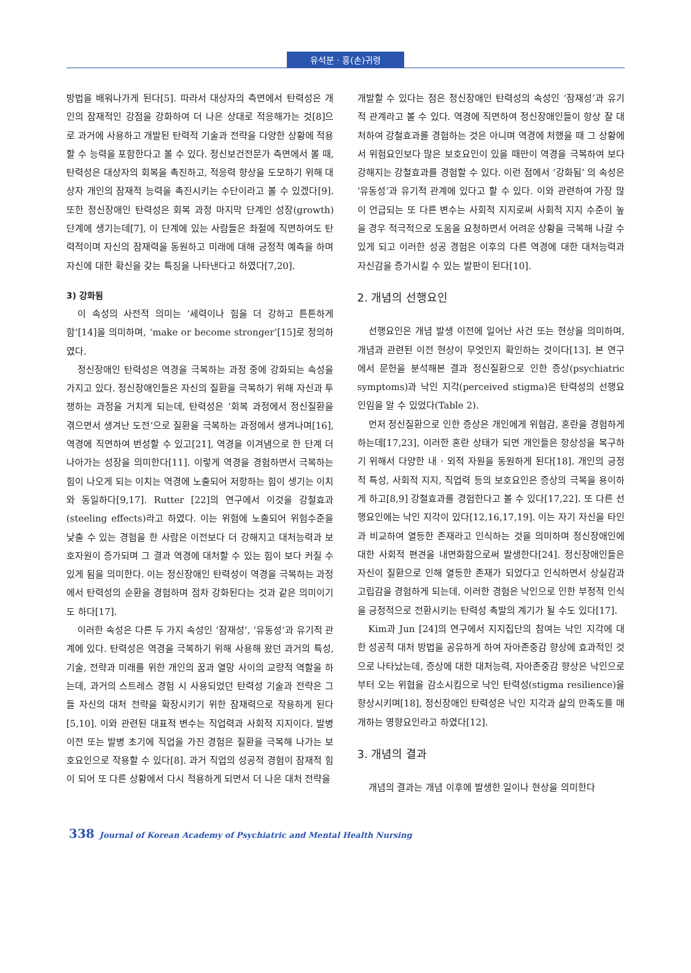유석분 · 홍(손)귀령
방법을 배워나가게 된다[5]. 따라서 대상자의 측면에서 탄력성은 개인의 잠재적인 강점을 강화하여 더 나은 상대로 적응해가는 것[8]으로 과거에 사용하고 개발된 탄력적 기술과 전략을 다양한 상황에 적용할 수 능력을 포함한다고 볼 수 있다. 정신보건전문가 측면에서 볼 때, 탄력성은 대상자의 회복을 촉진하고, 적응력 향상을 도모하기 위해 대상자 개인의 잠재적 능력을 촉진시키는 수단이라고 볼 수 있겠다[9]. 또한 정신장애인 탄력성은 회복 과정 마지막 단계인 성장(growth) 단계에 생기는데[7], 이 단계에 있는 사람들은 좌절에 직면하여도 탄력적이며 자신의 잠재력을 동원하고 미래에 대해 긍정적 예측을 하며 자신에 대한 확신을 갖는 특징을 나타낸다고 하였다[7,20].
3) 강화됨
이 속성의 사전적 의미는 ‘세력이나 힘을 더 강하고 튼튼하게 함’[14]을 의미하며, ‘make or become stronger’[15]로 정의하였다.
정신장애인 탄력성은 역경을 극복하는 과정 중에 강화되는 속성을 가지고 있다. 정신장애인들은 자신의 질환을 극복하기 위해 자신과 투쟁하는 과정을 거치게 되는데, 탄력성은 ‘회복 과정에서 정신질환을 겪으면서 생겨난 도전’으로 질환을 극복하는 과정에서 생겨나며[16], 역경에 직면하여 번성할 수 있고[21], 역경을 이겨냄으로 한 단계 더 나아가는 성장을 의미한다[11]. 이렇게 역경을 경험하면서 극복하는 힘이 나오게 되는 이치는 역경에 노출되어 저항하는 힘이 생기는 이치와 동일하다[9,17]. Rutter [22]의 연구에서 이것을 강철효과(steeling effects)라고 하였다. 이는 위험에 노출되어 위험수준을 낮출 수 있는 경험을 한 사람은 이전보다 더 강해지고 대처능력과 보호자원이 증가되며 그 결과 역경에 대처할 수 있는 힘이 보다 커질 수 있게 됨을 의미한다. 이는 정신장애인 탄력성이 역경을 극복하는 과정에서 탄력성의 순환을 경험하며 점차 강화된다는 것과 같은 의미이기도 하다[17].
이러한 속성은 다른 두 가지 속성인 ‘잠재성’, ‘유동성’과 유기적 관계에 있다. 탄력성은 역경을 극복하기 위해 사용해 왔던 과거의 특성, 기술, 전략과 미래를 위한 개인의 꿈과 열망 사이의 교량적 역할을 하는데, 과거의 스트레스 경험 시 사용되었던 탄력성 기술과 전략은 그들 자신의 대처 전략을 확장시키기 위한 잠재력으로 작용하게 된다[5,10]. 이와 관련된 대표적 변수는 직업력과 사회적 지지이다. 발병 이전 또는 발병 초기에 직업을 가진 경험은 질환을 극복해 나가는 보호요인으로 작용할 수 있다[8]. 과거 직업의 성공적 경험이 잠재적 힘이 되어 또 다른 상황에서 다시 적용하게 되면서 더 나은 대처 전략을
개발할 수 있다는 점은 정신장애인 탄력성의 속성인 ‘잠재성’과 유기적 관계라고 볼 수 있다. 역경에 직면하여 정신장애인들이 항상 잘 대처하여 강철효과를 경험하는 것은 아니며 역경에 처했을 때 그 상황에서 위험요인보다 많은 보호요인이 있을 때만이 역경을 극복하여 보다 강해지는 강철효과를 경험할 수 있다. 이런 점에서 ‘강화됨’ 의 속성은 ‘유동성’과 유기적 관계에 있다고 할 수 있다. 이와 관련하여 가장 많이 언급되는 또 다른 변수는 사회적 지지로써 사회적 지지 수준이 높을 경우 적극적으로 도움을 요청하면서 어려운 상황을 극복해 나갈 수 있게 되고 이러한 성공 경험은 이후의 다른 역경에 대한 대처능력과 자신감을 증가시킬 수 있는 발판이 된다[10].
2. 개념의 선행요인
선행요인은 개념 발생 이전에 일어난 사건 또는 현상을 의미하며, 개념과 관련된 이전 현상이 무엇인지 확인하는 것이다[13]. 본 연구에서 문헌을 분석해본 결과 정신질환으로 인한 증상(psychiatric symptoms)과 낙인 지각(perceived stigma)은 탄력성의 선행요인임을 알 수 있었다(Table 2).
먼저 정신질환으로 인한 증상은 개인에게 위협감, 혼란을 경험하게 하는데[17,23], 이러한 혼란 상태가 되면 개인들은 항상성을 복구하기 위해서 다양한 내 · 외적 자원을 동원하게 된다[18]. 개인의 긍정적 특성, 사회적 지지, 직업력 등의 보호요인은 증상의 극복을 용이하게 하고[8,9] 강철효과를 경험한다고 볼 수 있다[17,22]. 또 다른 선행요인에는 낙인 지각이 있다[12,16,17,19]. 이는 자기 자신을 타인과 비교하여 열등한 존재라고 인식하는 것을 의미하며 정신장애인에 대한 사회적 편견을 내면화함으로써 발생한다[24]. 정신장애인들은 자신이 질환으로 인해 열등한 존재가 되었다고 인식하면서 상실감과 고립감을 경험하게 되는데, 이러한 경험은 낙인으로 인한 부정적 인식을 긍정적으로 전환시키는 탄력성 촉발의 계기가 될 수도 있다[17].
Kim과 Jun [24]의 연구에서 지지집단의 참여는 낙인 지각에 대한 성공적 대처 방법을 공유하게 하여 자아존중감 향상에 효과적인 것으로 나타났는데, 증상에 대한 대처능력, 자아존중감 향상은 낙인으로부터 오는 위협을 감소시킴으로 낙인 탄력성(stigma resilience)을 향상시키며[18], 정신장애인 탄력성은 낙인 지각과 삶의 만족도를 매개하는 영향요인라고 하였다[12].
3. 개념의 결과
개념의 결과는 개념 이후에 발생한 일이나 현상을 의미한다
338 Journal of Korean Academy of Psychiatric and Mental Health Nursing